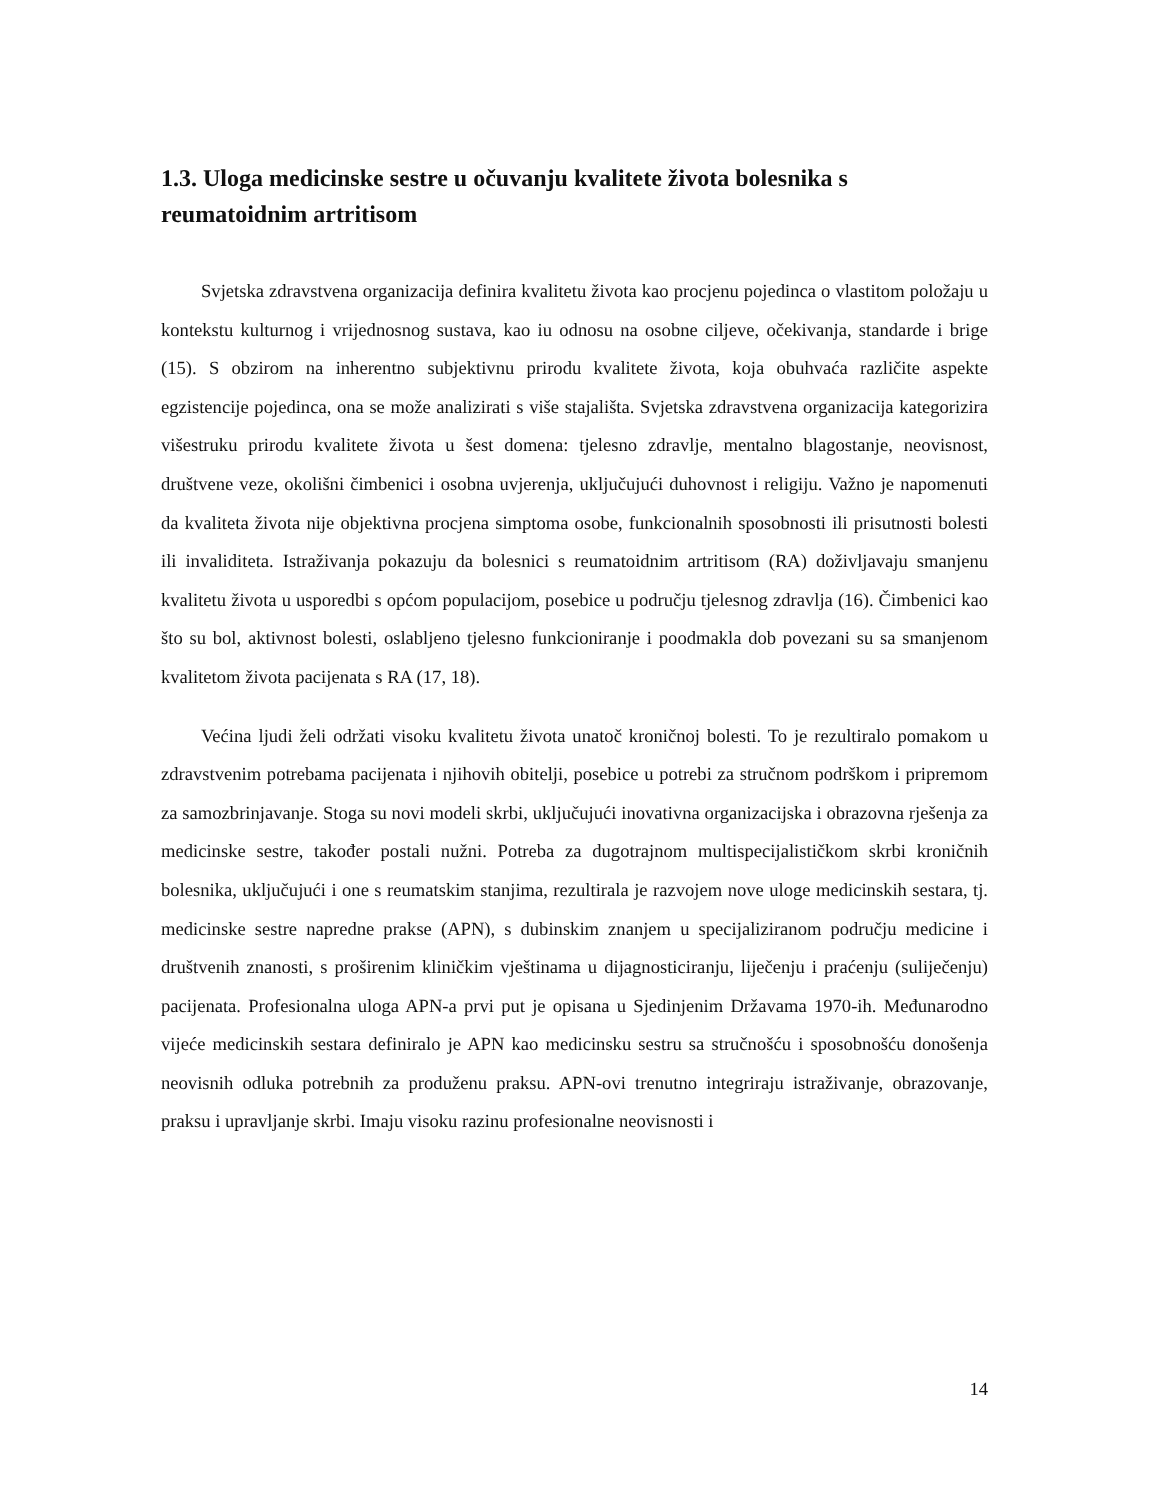1.3. Uloga medicinske sestre u očuvanju kvalitete života bolesnika s reumatoidnim artritisom
Svjetska zdravstvena organizacija definira kvalitetu života kao procjenu pojedinca o vlastitom položaju u kontekstu kulturnog i vrijednosnog sustava, kao iu odnosu na osobne ciljeve, očekivanja, standarde i brige (15). S obzirom na inherentno subjektivnu prirodu kvalitete života, koja obuhvaća različite aspekte egzistencije pojedinca, ona se može analizirati s više stajališta. Svjetska zdravstvena organizacija kategorizira višestruku prirodu kvalitete života u šest domena: tjelesno zdravlje, mentalno blagostanje, neovisnost, društvene veze, okolišni čimbenici i osobna uvjerenja, uključujući duhovnost i religiju. Važno je napomenuti da kvaliteta života nije objektivna procjena simptoma osobe, funkcionalnih sposobnosti ili prisutnosti bolesti ili invaliditeta. Istraživanja pokazuju da bolesnici s reumatoidnim artritisom (RA) doživljavaju smanjenu kvalitetu života u usporedbi s općom populacijom, posebice u području tjelesnog zdravlja (16). Čimbenici kao što su bol, aktivnost bolesti, oslabljeno tjelesno funkcioniranje i poodmakla dob povezani su sa smanjenom kvalitetom života pacijenata s RA (17, 18).
Većina ljudi želi održati visoku kvalitetu života unatoč kroničnoj bolesti. To je rezultiralo pomakom u zdravstvenim potrebama pacijenata i njihovih obitelji, posebice u potrebi za stručnom podrškom i pripremom za samozbrinjavanje. Stoga su novi modeli skrbi, uključujući inovativna organizacijska i obrazovna rješenja za medicinske sestre, također postali nužni. Potreba za dugotrajnom multispecijalističkom skrbi kroničnih bolesnika, uključujući i one s reumatskim stanjima, rezultirala je razvojem nove uloge medicinskih sestara, tj. medicinske sestre napredne prakse (APN), s dubinskim znanjem u specijaliziranom području medicine i društvenih znanosti, s proširenim kliničkim vještinama u dijagnosticiranju, liječenju i praćenju (suliječenju) pacijenata. Profesionalna uloga APN-a prvi put je opisana u Sjedinjenim Državama 1970-ih. Međunarodno vijeće medicinskih sestara definiralo je APN kao medicinsku sestru sa stručnošću i sposobnošću donošenja neovisnih odluka potrebnih za produženu praksu. APN-ovi trenutno integriraju istraživanje, obrazovanje, praksu i upravljanje skrbi. Imaju visoku razinu profesionalne neovisnosti i
14